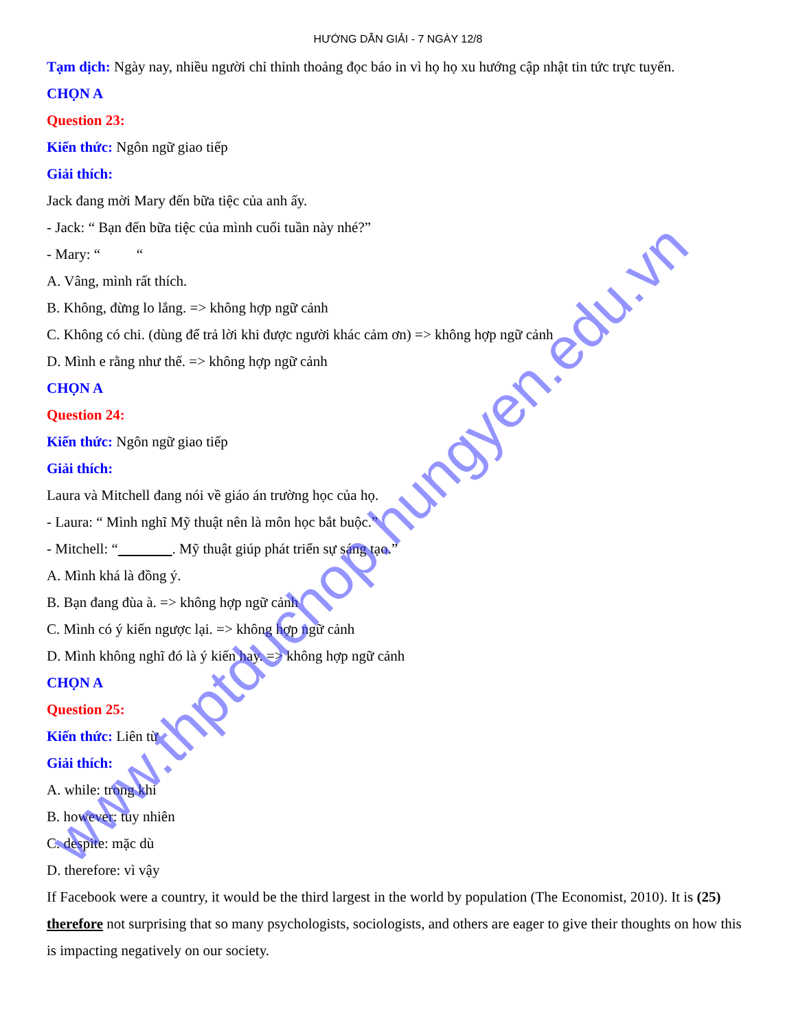HƯỚNG DẪN GIẢI - 7 NGÀY 12/8
Tạm dịch: Ngày nay, nhiều người chỉ thỉnh thoảng đọc báo in vì họ họ xu hướng cập nhật tin tức trực tuyến.
CHỌN A
Question 23:
Kiến thức: Ngôn ngữ giao tiếp
Giải thích:
Jack đang mời Mary đến bữa tiệc của anh ấy.
- Jack: “ Bạn đến bữa tiệc của mình cuối tuần này nhé?”
- Mary: “ “
A. Vâng, mình rất thích.
B. Không, đừng lo lắng. => không hợp ngữ cảnh
C. Không có chi. (dùng để trả lời khi được người khác cảm ơn) => không hợp ngữ cảnh
D. Mình e rằng như thế. => không hợp ngữ cảnh
CHỌN A
Question 24:
Kiến thức: Ngôn ngữ giao tiếp
Giải thích:
Laura và Mitchell đang nói về giáo án trường học của họ.
- Laura: “ Mình nghĩ Mỹ thuật nên là môn học bắt buộc.”
- Mitchell: “ . Mỹ thuật giúp phát triển sự sáng tạo.”
A. Mình khá là đồng ý.
B. Bạn đang đùa à. => không hợp ngữ cảnh
C. Mình có ý kiến ngược lại. => không hợp ngữ cảnh
D. Mình không nghĩ đó là ý kiến hay. => không hợp ngữ cảnh
CHỌN A
Question 25:
Kiến thức: Liên từ
Giải thích:
A. while: trong khi
B. however: tuy nhiên
C. despite: mặc dù
D. therefore: vì vậy
If Facebook were a country, it would be the third largest in the world by population (The Economist, 2010). It is (25) therefore not surprising that so many psychologists, sociologists, and others are eager to give their thoughts on how this is impacting negatively on our society.
www.thptduchop.hungyen.edu.vn